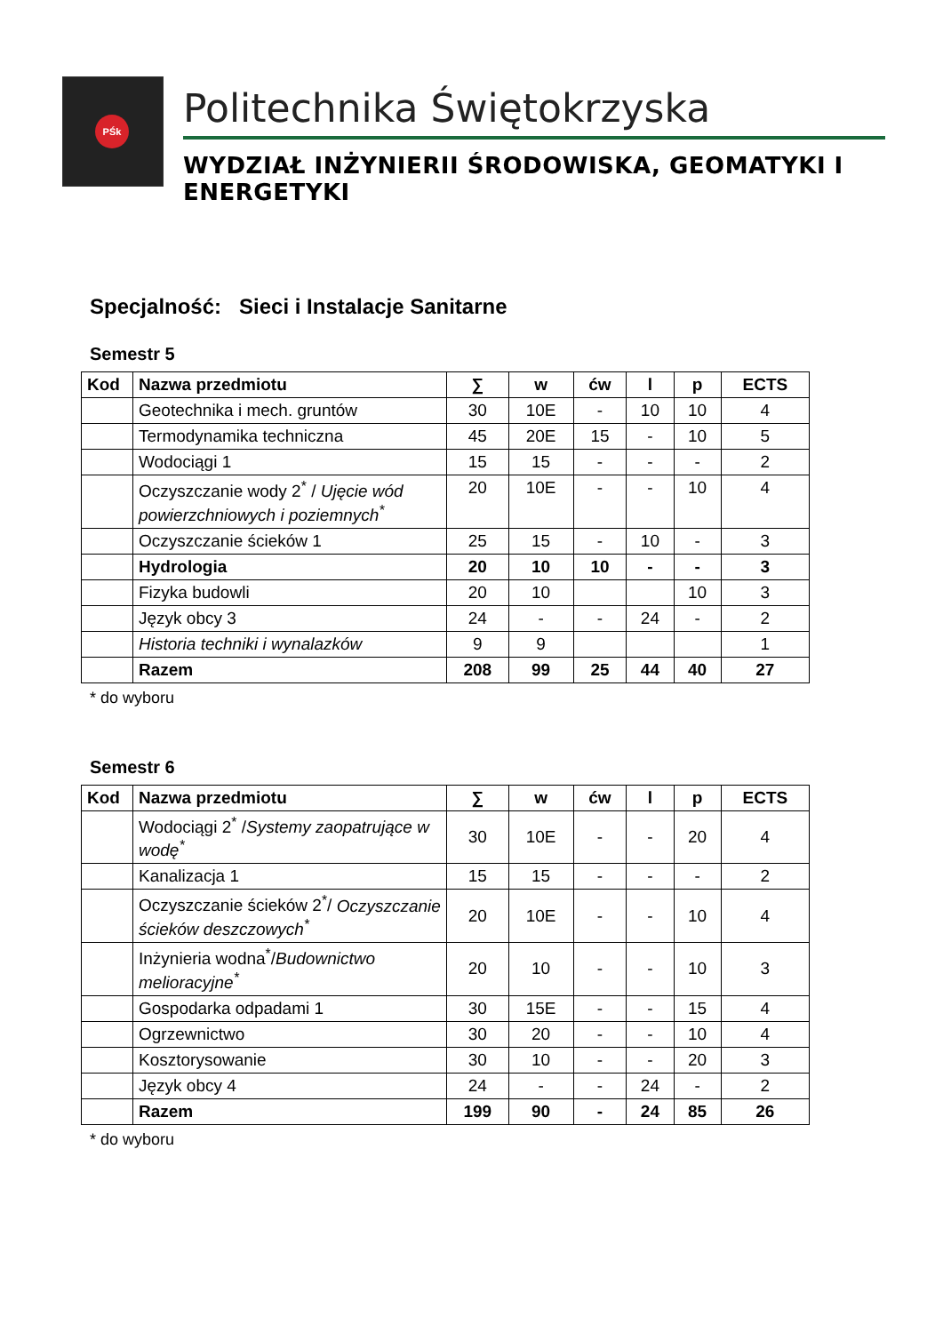PŚk
Politechnika Świętokrzyska
WYDZIAŁ INŻYNIERII ŚRODOWISKA, GEOMATYKI I ENERGETYKI
Specjalność: Sieci i Instalacje Sanitarne
Semestr 5
| Kod | Nazwa przedmiotu | ∑ | w | ćw | l | p | ECTS |
| --- | --- | --- | --- | --- | --- | --- | --- |
| | Geotechnika i mech. gruntów | 30 | 10E | - | 10 | 10 | 4 |
| | Termodynamika techniczna | 45 | 20E | 15 | - | 10 | 5 |
| | Wodociągi 1 | 15 | 15 | - | - | - | 2 |
| | Oczyszczanie wody 2<sup>*</sup> / Ujęcie wód powierzchniowych i poziemnych<sup>*</sup> | 20 | 10E | - | - | 10 | 4 |
| | Oczyszczanie ścieków 1 | 25 | 15 | - | 10 | - | 3 |
| | Hydrologia | 20 | 10 | 10 | - | - | 3 |
| | Fizyka budowli | 20 | 10 | | | 10 | 3 |
| | Język obcy 3 | 24 | - | - | 24 | - | 2 |
| | Historia techniki i wynalazków | 9 | 9 | | | | 1 |
| | Razem | 208 | 99 | 25 | 44 | 40 | 27 |
* do wyboru
Semestr 6
| Kod | Nazwa przedmiotu | ∑ | w | ćw | l | p | ECTS |
| --- | --- | --- | --- | --- | --- | --- | --- |
| | Wodociągi 2<sup>*</sup> / Systemy zaopatrujące w wodę<sup>*</sup> | 30 | 10E | - | - | 20 | 4 |
| | Kanalizacja 1 | 15 | 15 | - | - | - | 2 |
| | Oczyszczanie ścieków 2<sup>*</sup>/ Oczyszczanie ścieków deszczowych<sup>*</sup> | 20 | 10E | - | - | 10 | 4 |
| | Inżynieria wodna<sup>*</sup>/ Budownictwo melioracyjne<sup>*</sup> | 20 | 10 | - | - | 10 | 3 |
| | Gospodarka odpadami 1 | 30 | 15E | - | - | 15 | 4 |
| | Ogrzewnictwo | 30 | 20 | - | - | 10 | 4 |
| | Kosztorysowanie | 30 | 10 | - | - | 20 | 3 |
| | Język obcy 4 | 24 | - | - | 24 | - | 2 |
| | Razem | 199 | 90 | - | 24 | 85 | 26 |
* do wyboru